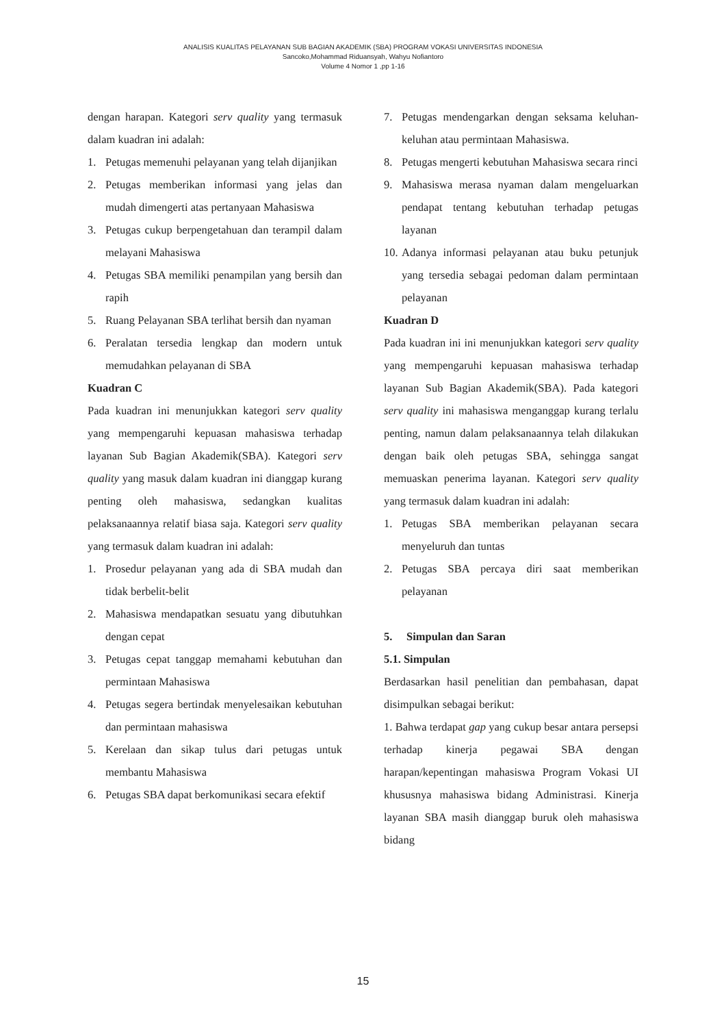ANALISIS KUALITAS PELAYANAN SUB BAGIAN AKADEMIK (SBA) PROGRAM VOKASI UNIVERSITAS INDONESIA
Sancoko,Mohammad Riduansyah, Wahyu Nofiantoro
Volume 4 Nomor 1 ,pp 1-16
dengan harapan. Kategori serv quality yang termasuk dalam kuadran ini adalah:
1. Petugas memenuhi pelayanan yang telah dijanjikan
2. Petugas memberikan informasi yang jelas dan mudah dimengerti atas pertanyaan Mahasiswa
3. Petugas cukup berpengetahuan dan terampil dalam melayani Mahasiswa
4. Petugas SBA memiliki penampilan yang bersih dan rapih
5. Ruang Pelayanan SBA terlihat bersih dan nyaman
6. Peralatan tersedia lengkap dan modern untuk memudahkan pelayanan di SBA
Kuadran C
Pada kuadran ini menunjukkan kategori serv quality yang mempengaruhi kepuasan mahasiswa terhadap layanan Sub Bagian Akademik(SBA). Kategori serv quality yang masuk dalam kuadran ini dianggap kurang penting oleh mahasiswa, sedangkan kualitas pelaksanaannya relatif biasa saja. Kategori serv quality yang termasuk dalam kuadran ini adalah:
1. Prosedur pelayanan yang ada di SBA mudah dan tidak berbelit-belit
2. Mahasiswa mendapatkan sesuatu yang dibutuhkan dengan cepat
3. Petugas cepat tanggap memahami kebutuhan dan permintaan Mahasiswa
4. Petugas segera bertindak menyelesaikan kebutuhan dan permintaan mahasiswa
5. Kerelaan dan sikap tulus dari petugas untuk membantu Mahasiswa
6. Petugas SBA dapat berkomunikasi secara efektif
7. Petugas mendengarkan dengan seksama keluhan-keluhan atau permintaan Mahasiswa.
8. Petugas mengerti kebutuhan Mahasiswa secara rinci
9. Mahasiswa merasa nyaman dalam mengeluarkan pendapat tentang kebutuhan terhadap petugas layanan
10. Adanya informasi pelayanan atau buku petunjuk yang tersedia sebagai pedoman dalam permintaan pelayanan
Kuadran D
Pada kuadran ini ini menunjukkan kategori serv quality yang mempengaruhi kepuasan mahasiswa terhadap layanan Sub Bagian Akademik(SBA). Pada kategori serv quality ini mahasiswa menganggap kurang terlalu penting, namun dalam pelaksanaannya telah dilakukan dengan baik oleh petugas SBA, sehingga sangat memuaskan penerima layanan. Kategori serv quality yang termasuk dalam kuadran ini adalah:
1. Petugas SBA memberikan pelayanan secara menyeluruh dan tuntas
2. Petugas SBA percaya diri saat memberikan pelayanan
5. Simpulan dan Saran
5.1. Simpulan
Berdasarkan hasil penelitian dan pembahasan, dapat disimpulkan sebagai berikut:
1. Bahwa terdapat gap yang cukup besar antara persepsi terhadap kinerja pegawai SBA dengan harapan/kepentingan mahasiswa Program Vokasi UI khususnya mahasiswa bidang Administrasi. Kinerja layanan SBA masih dianggap buruk oleh mahasiswa bidang
15